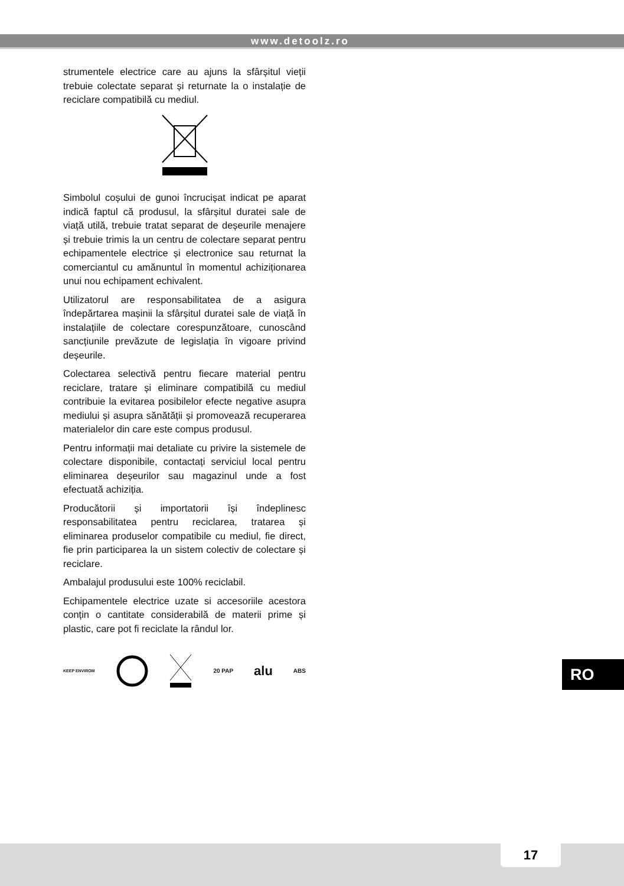www.detoolz.ro
strumentele electrice care au ajuns la sfârșitul vieții trebuie colectate separat și returnate la o instalație de reciclare compatibilă cu mediul.
Simbolul coșului de gunoi încrucișat indicat pe aparat indică faptul că produsul, la sfârșitul duratei sale de viață utilă, trebuie tratat separat de deșeurile menajere și trebuie trimis la un centru de colectare separat pentru echipamentele electrice și electronice sau returnat la comerciantul cu amănuntul în momentul achiziționarea unui nou echipament echivalent.
Utilizatorul are responsabilitatea de a asigura îndepărtarea mașinii la sfârșitul duratei sale de viață în instalațiile de colectare corespunzătoare, cunoscând sancțiunile prevăzute de legislația în vigoare privind deșeurile.
Colectarea selectivă pentru fiecare material pentru reciclare, tratare și eliminare compatibilă cu mediul contribuie la evitarea posibilelor efecte negative asupra mediului și asupra sănătății și promovează recuperarea materialelor din care este compus produsul.
Pentru informații mai detaliate cu privire la sistemele de colectare disponibile, contactați serviciul local pentru eliminarea deșeurilor sau magazinul unde a fost efectuată achiziția.
Producătorii și importatorii își îndeplinesc responsabilitatea pentru reciclarea, tratarea și eliminarea produselor compatibile cu mediul, fie direct, fie prin participarea la un sistem colectiv de colectare și reciclare.
Ambalajul produsului este 100% reciclabil.
Echipamentele electrice uzate si accesoriile acestora conțin o cantitate considerabilă de materii prime și plastic, care pot fi reciclate la rândul lor.
KEEP ENVIROM 20 PAP alu ABS
RO
17